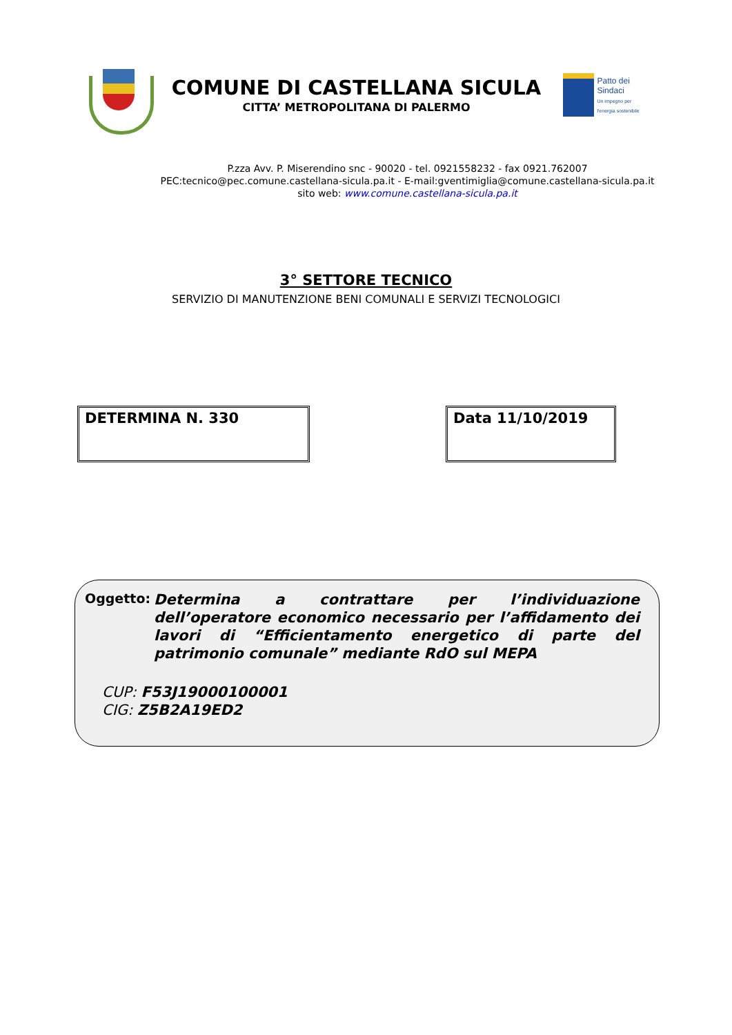COMUNE DI CASTELLANA SICULA
CITTA’ METROPOLITANA DI PALERMO
Patto dei
Sindaci
Un impegno per
l'energia sostenibile
P.zza Avv. P. Miserendino snc - 90020 - tel. 0921558232 - fax 0921.762007
PEC:tecnico@pec.comune.castellana-sicula.pa.it - E-mail:gventimiglia@comune.castellana-sicula.pa.it
sito web: www.comune.castellana-sicula.pa.it
3° SETTORE TECNICO
SERVIZIO DI MANUTENZIONE BENI COMUNALI E SERVIZI TECNOLOGICI
DETERMINA N. 330 Data 11/10/2019
Oggetto:
Determina a contrattare per l’individuazione dell’operatore economico necessario per l’affidamento dei lavori di “Efficientamento energetico di parte del patrimonio comunale” mediante RdO sul MEPA
CUP: F53J19000100001
CIG: Z5B2A19ED2